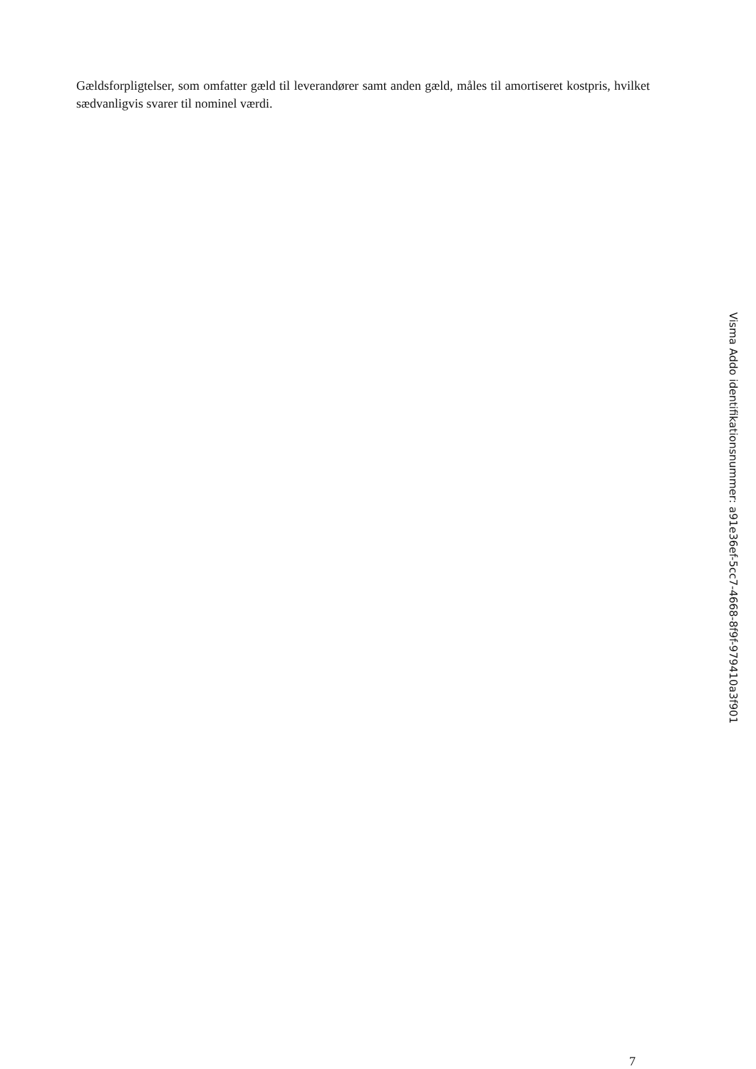Gældsforpligtelser, som omfatter gæld til leverandører samt anden gæld, måles til amortiseret kostpris, hvilket sædvanligvis svarer til nominel værdi.
7
Visma Addo identifikationsnummer: a91e36ef-5cc7-4668-8f9f-979410a3f901